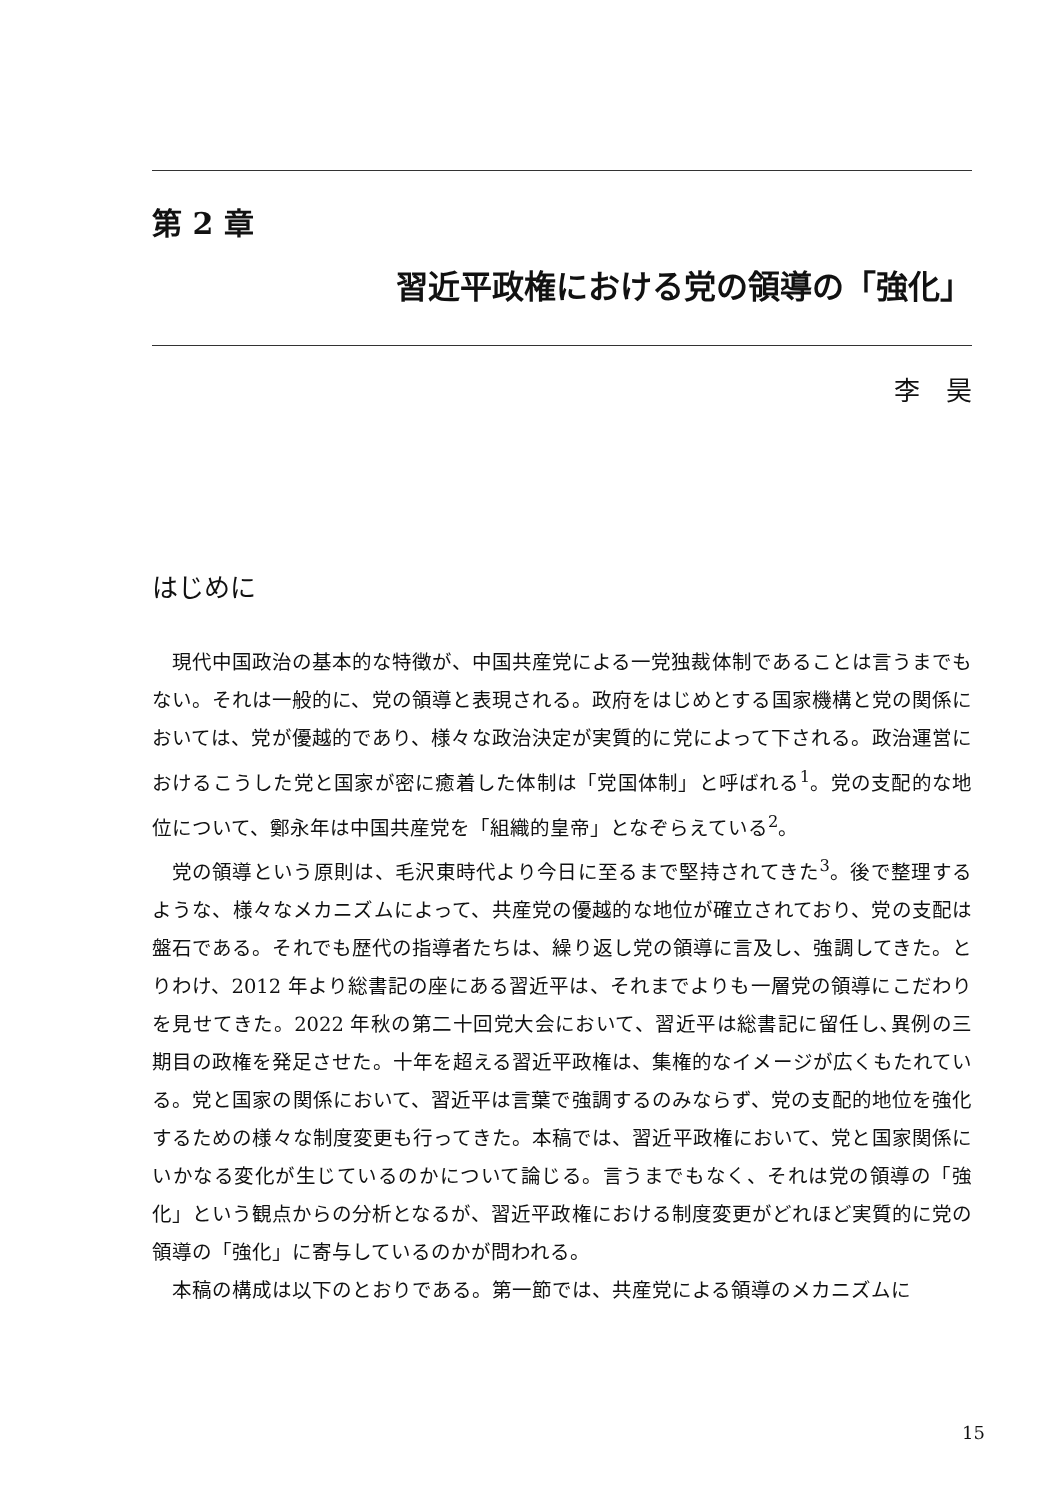第 2 章
習近平政権における党の領導の「強化」
李　昊
はじめに
現代中国政治の基本的な特徴が、中国共産党による一党独裁体制であることは言うまでもない。それは一般的に、党の領導と表現される。政府をはじめとする国家機構と党の関係においては、党が優越的であり、様々な政治決定が実質的に党によって下される。政治運営におけるこうした党と国家が密に癒着した体制は「党国体制」と呼ばれる<sup>1</sup>。党の支配的な地位について、鄭永年は中国共産党を「組織的皇帝」となぞらえている<sup>2</sup>。
党の領導という原則は、毛沢東時代より今日に至るまで堅持されてきた<sup>3</sup>。後で整理するような、様々なメカニズムによって、共産党の優越的な地位が確立されており、党の支配は盤石である。それでも歴代の指導者たちは、繰り返し党の領導に言及し、強調してきた。とりわけ、2012 年より総書記の座にある習近平は、それまでよりも一層党の領導にこだわりを見せてきた。2022 年秋の第二十回党大会において、習近平は総書記に留任し､異例の三期目の政権を発足させた。十年を超える習近平政権は、集権的なイメージが広くもたれている。党と国家の関係において、習近平は言葉で強調するのみならず、党の支配的地位を強化するための様々な制度変更も行ってきた。本稿では、習近平政権において、党と国家関係にいかなる変化が生じているのかについて論じる。言うまでもなく、それは党の領導の「強化」という観点からの分析となるが、習近平政権における制度変更がどれほど実質的に党の領導の「強化」に寄与しているのかが問われる。
本稿の構成は以下のとおりである。第一節では、共産党による領導のメカニズムに
15